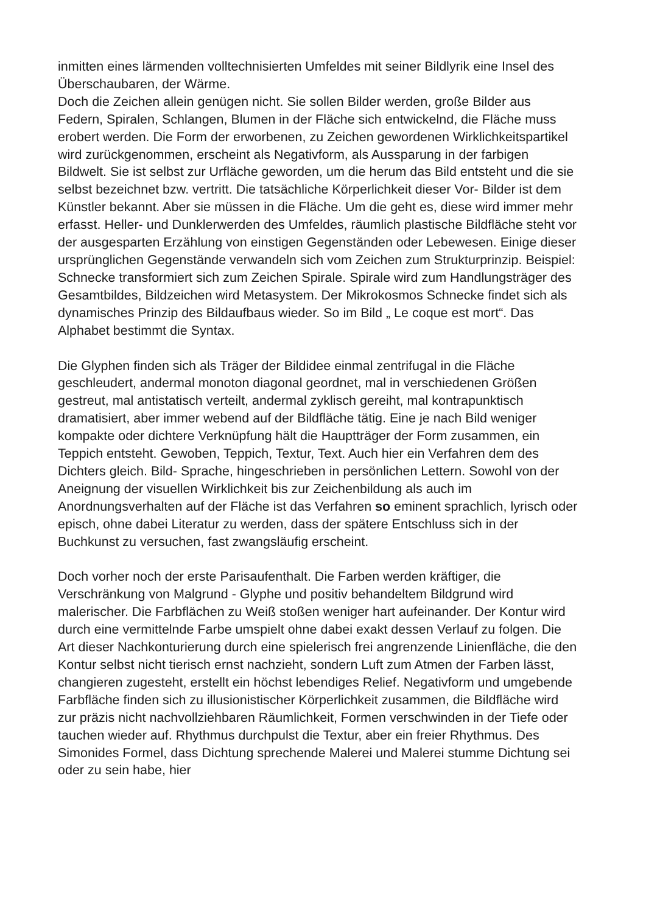inmitten eines lärmenden volltechnisierten Umfeldes mit seiner Bildlyrik eine Insel des Überschaubaren, der Wärme.
Doch die Zeichen allein genügen nicht. Sie sollen Bilder werden, große Bilder aus Federn, Spiralen, Schlangen, Blumen in der Fläche sich entwickelnd, die Fläche muss erobert werden. Die Form der erworbenen, zu Zeichen gewordenen Wirklichkeitspartikel wird zurückgenommen, erscheint als Negativform, als Aussparung in der farbigen Bildwelt. Sie ist selbst zur Urfläche geworden, um die herum das Bild entsteht und die sie selbst bezeichnet bzw. vertritt. Die tatsächliche Körperlichkeit dieser Vor- Bilder ist dem Künstler bekannt. Aber sie müssen in die Fläche. Um die geht es, diese wird immer mehr erfasst. Heller- und Dunklerwerden des Umfeldes, räumlich plastische Bildfläche steht vor der ausgesparten Erzählung von einstigen Gegenständen oder Lebewesen. Einige dieser ursprünglichen Gegenstände verwandeln sich vom Zeichen zum Strukturprinzip. Beispiel: Schnecke transformiert sich zum Zeichen Spirale. Spirale wird zum Handlungsträger des Gesamtbildes, Bildzeichen wird Metasystem. Der Mikrokosmos Schnecke findet sich als dynamisches Prinzip des Bildaufbaus wieder. So im Bild „ Le coque est mort“. Das Alphabet bestimmt die Syntax.
Die Glyphen finden sich als Träger der Bildidee einmal zentrifugal in die Fläche geschleudert, andermal monoton diagonal geordnet, mal in verschiedenen Größen gestreut, mal antistatisch verteilt, andermal zyklisch gereiht, mal kontrapunktisch dramatisiert, aber immer webend auf der Bildfläche tätig. Eine je nach Bild weniger kompakte oder dichtere Verknüpfung hält die Hauptträger der Form zusammen, ein Teppich entsteht. Gewoben, Teppich, Textur, Text. Auch hier ein Verfahren dem des Dichters gleich. Bild- Sprache, hingeschrieben in persönlichen Lettern. Sowohl von der Aneignung der visuellen Wirklichkeit bis zur Zeichenbildung als auch im Anordnungsverhalten auf der Fläche ist das Verfahren so eminent sprachlich, lyrisch oder episch, ohne dabei Literatur zu werden, dass der spätere Entschluss sich in der Buchkunst zu versuchen, fast zwangsläufig erscheint.
Doch vorher noch der erste Parisaufenthalt. Die Farben werden kräftiger, die Verschränkung von Malgrund - Glyphe und positiv behandeltem Bildgrund wird malerischer. Die Farbflächen zu Weiß stoßen weniger hart aufeinander. Der Kontur wird durch eine vermittelnde Farbe umspielt ohne dabei exakt dessen Verlauf zu folgen. Die Art dieser Nachkonturierung durch eine spielerisch frei angrenzende Linienfläche, die den Kontur selbst nicht tierisch ernst nachzieht, sondern Luft zum Atmen der Farben lässt, changieren zugesteht, erstellt ein höchst lebendiges Relief. Negativform und umgebende Farbfläche finden sich zu illusionistischer Körperlichkeit zusammen, die Bildfläche wird zur präzis nicht nachvollziehbaren Räumlichkeit, Formen verschwinden in der Tiefe oder tauchen wieder auf. Rhythmus durchpulst die Textur, aber ein freier Rhythmus. Des Simonides Formel, dass Dichtung sprechende Malerei und Malerei stumme Dichtung sei oder zu sein habe, hier